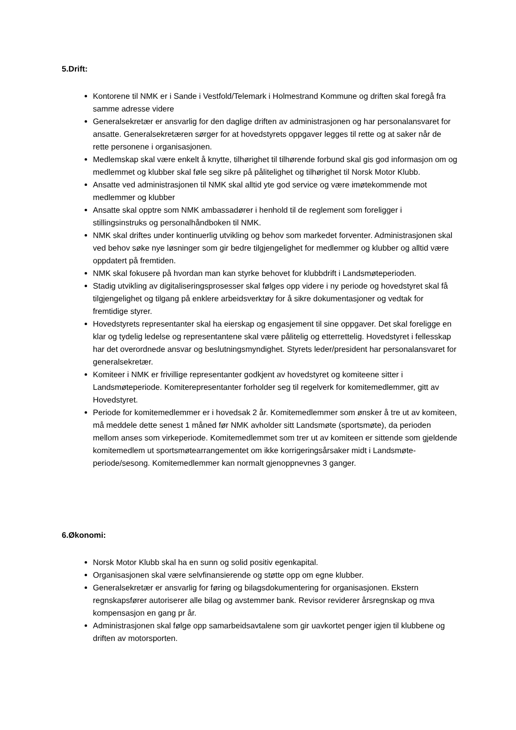5.Drift:
Kontorene til NMK er i Sande i Vestfold/Telemark i Holmestrand Kommune og driften skal foregå fra samme adresse videre
Generalsekretær er ansvarlig for den daglige driften av administrasjonen og har personalansvaret for ansatte. Generalsekretæren sørger for at hovedstyrets oppgaver legges til rette og at saker når de rette personene i organisasjonen.
Medlemskap skal være enkelt å knytte, tilhørighet til tilhørende forbund skal gis god informasjon om og medlemmet og klubber skal føle seg sikre på pålitelighet og tilhørighet til Norsk Motor Klubb.
Ansatte ved administrasjonen til NMK skal alltid yte god service og være imøtekommende mot medlemmer og klubber
Ansatte skal opptre som NMK ambassadører i henhold til de reglement som foreligger i stillingsinstruks og personalhåndboken til NMK.
NMK skal driftes under kontinuerlig utvikling og behov som markedet forventer. Administrasjonen skal ved behov søke nye løsninger som gir bedre tilgjengelighet for medlemmer og klubber og alltid være oppdatert på fremtiden.
NMK skal fokusere på hvordan man kan styrke behovet for klubbdrift i Landsmøteperioden.
Stadig utvikling av digitaliseringsprosesser skal følges opp videre i ny periode og hovedstyret skal få tilgjengelighet og tilgang på enklere arbeidsverktøy for å sikre dokumentasjoner og vedtak for fremtidige styrer.
Hovedstyrets representanter skal ha eierskap og engasjement til sine oppgaver. Det skal foreligge en klar og tydelig ledelse og representantene skal være pålitelig og etterrettelig. Hovedstyret i fellesskap har det overordnede ansvar og beslutningsmyndighet. Styrets leder/president har personalansvaret for generalsekretær.
Komiteer i NMK er frivillige representanter godkjent av hovedstyret og komiteene sitter i Landsmøteperiode. Komiterepresentanter forholder seg til regelverk for komitemedlemmer, gitt av Hovedstyret.
Periode for komitemedlemmer er i hovedsak 2 år. Komitemedlemmer som ønsker å tre ut av komiteen, må meddele dette senest 1 måned før NMK avholder sitt Landsmøte (sportsmøte), da perioden mellom anses som virkeperiode. Komitemedlemmet som trer ut av komiteen er sittende som gjeldende komitemedlem ut sportsmøtearrangementet om ikke korrigeringsårsaker midt i Landsmøte-periode/sesong. Komitemedlemmer kan normalt gjenoppnevnes 3 ganger.
6.Økonomi:
Norsk Motor Klubb skal ha en sunn og solid positiv egenkapital.
Organisasjonen skal være selvfinansierende og støtte opp om egne klubber.
Generalsekretær er ansvarlig for føring og bilagsdokumentering for organisasjonen. Ekstern regnskapsfører autoriserer alle bilag og avstemmer bank. Revisor reviderer årsregnskap og mva kompensasjon en gang pr år.
Administrasjonen skal følge opp samarbeidsavtalene som gir uavkortet penger igjen til klubbene og driften av motorsporten.